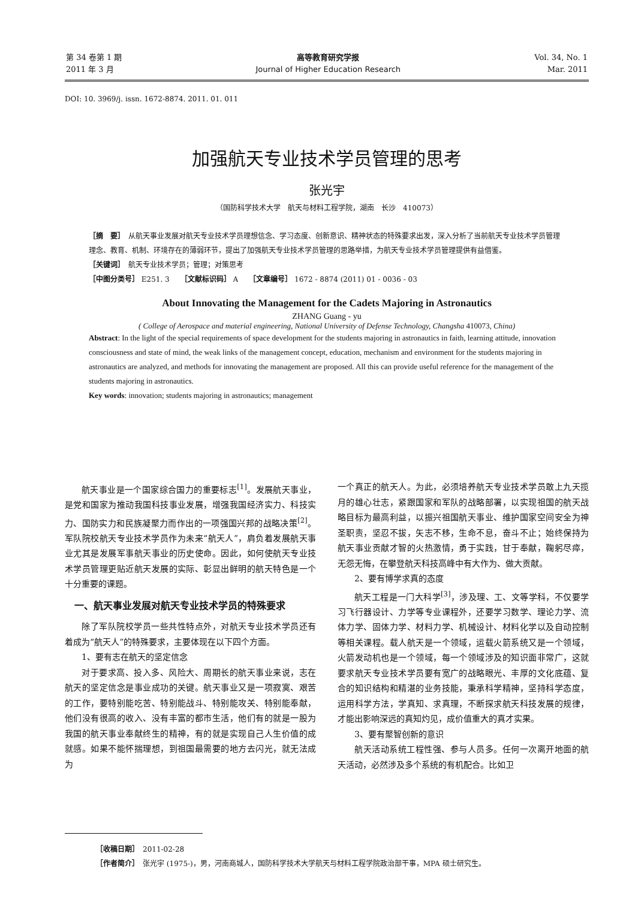第 34 卷第 1 期
2011 年 3 月
高等教育研究学报
Journal of Higher Education Research
Vol. 34, No. 1
Mar. 2011
DOI: 10. 3969/j. issn. 1672-8874. 2011. 01. 011
加强航天专业技术学员管理的思考
张光宇
（国防科学技术大学　航天与材料工程学院，湖南　长沙　410073）
［摘　要］　从航天事业发展对航天专业技术学员理想信念、学习态度、创新意识、精神状态的特殊要求出发，深入分析了当前航天专业技术学员管理理念、教育、机制、环境存在的薄弱环节，提出了加强航天专业技术学员管理的思路举措，为航天专业技术学员管理提供有益借鉴。
［关键词］　航天专业技术学员；管理；对策思考
［中图分类号］ E251. 3　　［文献标识码］ A　　［文章编号］ 1672 - 8874 (2011) 01 - 0036 - 03
About Innovating the Management for the Cadets Majoring in Astronautics
ZHANG Guang - yu
( College of Aerospace and material engineering, National University of Defense Technology, Changsha 410073, China)
Abstract: In the light of the special requirements of space development for the students majoring in astronautics in faith, learning attitude, innovation consciousness and state of mind, the weak links of the management concept, education, mechanism and environment for the students majoring in astronautics are analyzed, and methods for innovating the management are proposed. All this can provide useful reference for the management of the students majoring in astronautics.
Key words: innovation; students majoring in astronautics; management
航天事业是一个国家综合国力的重要标志<sup>[1]</sup>。发展航天事业，是党和国家为推动我国科技事业发展，增强我国经济实力、科技实力、国防实力和民族凝聚力而作出的一项强国兴邦的战略决策<sup>[2]</sup>。军队院校航天专业技术学员作为未来“航天人”，肩负着发展航天事业尤其是发展军事航天事业的历史使命。因此，如何使航天专业技术学员管理更贴近航天发展的实际、彰显出鲜明的航天特色是一个十分重要的课题。
　一、航天事业发展对航天专业技术学员的特殊要求
除了军队院校学员一些共性特点外，对航天专业技术学员还有着成为“航天人”的特殊要求，主要体现在以下四个方面。
1、要有志在航天的坚定信念
对于要求高、投入多、风险大、周期长的航天事业来说，志在航天的坚定信念是事业成功的关键。航天事业又是一项寂寞、艰苦的工作，要特别能吃苦、特别能战斗、特别能攻关、特别能奉献，他们没有很高的收入、没有丰富的都市生活，他们有的就是一股为我国的航天事业奉献终生的精神，有的就是实现自己人生价值的成就感。如果不能怀揣理想，到祖国最需要的地方去闪光，就无法成为
一个真正的航天人。为此，必须培养航天专业技术学员敢上九天揽月的雄心壮志，紧跟国家和军队的战略部署，以实现祖国的航天战略目标为最高利益，以振兴祖国航天事业、维护国家空间安全为神圣职责，坚忍不拔，矢志不移，生命不息，奋斗不止；始终保持为航天事业贡献才智的火热激情，勇于实践，甘于奉献，鞠躬尽瘁，无怨无悔，在攀登航天科技高峰中有大作为、做大贡献。
2、要有博学求真的态度
航天工程是一门大科学<sup>[3]</sup>，涉及理、工、文等学科，不仅要学习飞行器设计、力学等专业课程外，还要学习数学、理论力学、流体力学、固体力学、材料力学、机械设计、材料化学以及自动控制等相关课程。载人航天是一个领域，运载火箭系统又是一个领域，火箭发动机也是一个领域，每一个领域涉及的知识面非常广，这就要求航天专业技术学员要有宽广的战略眼光、丰厚的文化底蕴、复合的知识结构和精湛的业务技能，秉承科学精神，坚持科学态度，运用科学方法，学真知、求真理，不断探求航天科技发展的规律，才能出影响深远的真知灼见，成价值重大的真才实果。
3、要有聚智创新的意识
航天活动系统工程性强、参与人员多。任何一次离开地面的航天活动，必然涉及多个系统的有机配合。比如卫
［收稿日期］　2011-02-28
［作者简介］　张光宇 (1975-)，男，河南商城人，国防科学技术大学航天与材料工程学院政治部干事，MPA 硕士研究生。